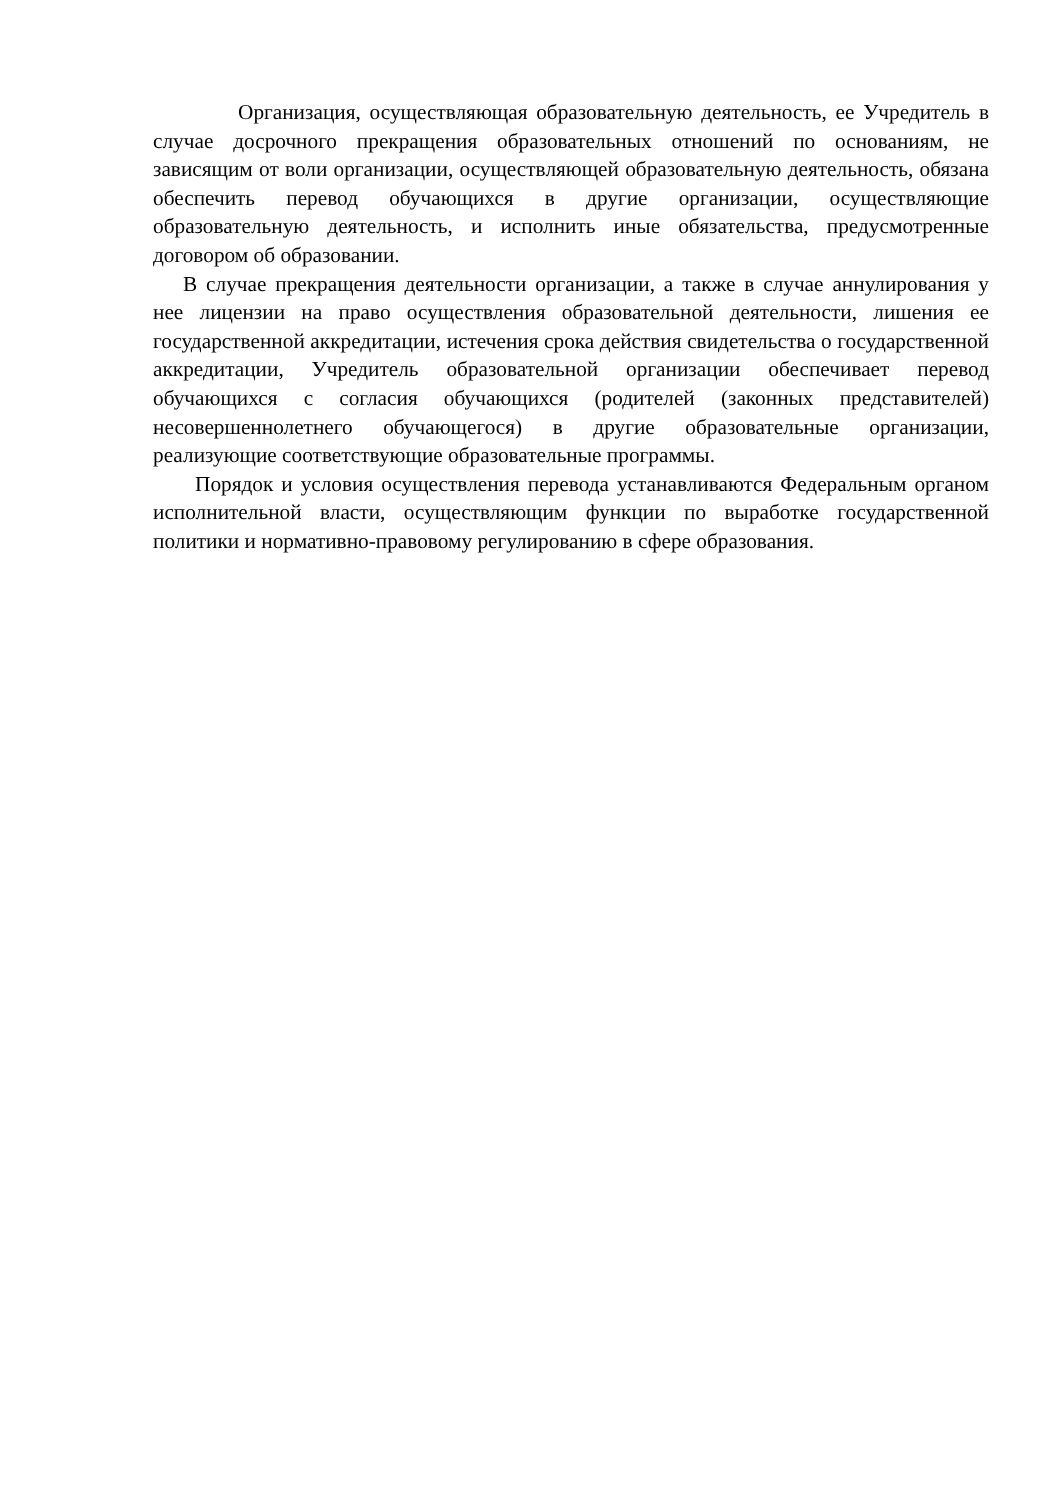Организация, осуществляющая образовательную деятельность, ее Учредитель в случае досрочного прекращения образовательных отношений по основаниям, не зависящим от воли организации, осуществляющей образовательную деятельность, обязана обеспечить перевод обучающихся в другие организации, осуществляющие образовательную деятельность, и исполнить иные обязательства, предусмотренные договором об образовании.
В случае прекращения деятельности организации, а также в случае аннулирования у нее лицензии на право осуществления образовательной деятельности, лишения ее государственной аккредитации, истечения срока действия свидетельства о государственной аккредитации, Учредитель образовательной организации обеспечивает перевод обучающихся с согласия обучающихся (родителей (законных представителей) несовершеннолетнего обучающегося) в другие образовательные организации, реализующие соответствующие образовательные программы.
Порядок и условия осуществления перевода устанавливаются Федеральным органом исполнительной власти, осуществляющим функции по выработке государственной политики и нормативно-правовому регулированию в сфере образования.